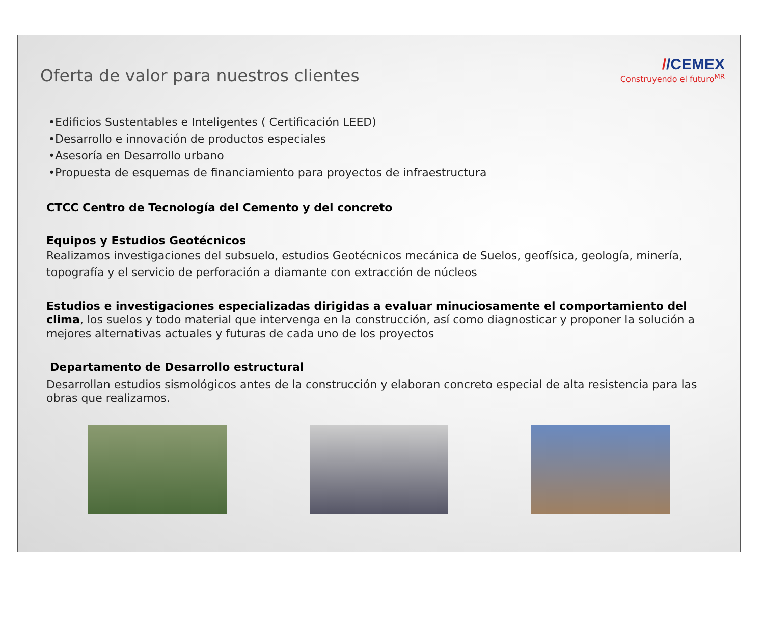Oferta de valor para nuestros clientes
//CEMEX
Construyendo el futuro<sup>MR</sup>
•Edificios Sustentables e Inteligentes ( Certificación LEED)
•Desarrollo e innovación de productos especiales
•Asesoría en Desarrollo urbano
•Propuesta de esquemas de financiamiento para proyectos de infraestructura
CTCC Centro de Tecnología del Cemento y del concreto
Equipos y Estudios Geotécnicos
Realizamos investigaciones del subsuelo, estudios Geotécnicos mecánica de Suelos, geofísica, geología, minería, topografía y el servicio de perforación a diamante con extracción de núcleos
Estudios e investigaciones especializadas dirigidas a evaluar minuciosamente el comportamiento del clima, los suelos y todo material que intervenga en la construcción, así como diagnosticar y proponer la solución a mejores alternativas actuales y futuras de cada uno de los proyectos
Departamento de Desarrollo estructural
Desarrollan estudios sismológicos antes de la construcción y elaboran concreto especial de alta resistencia para las obras que realizamos.